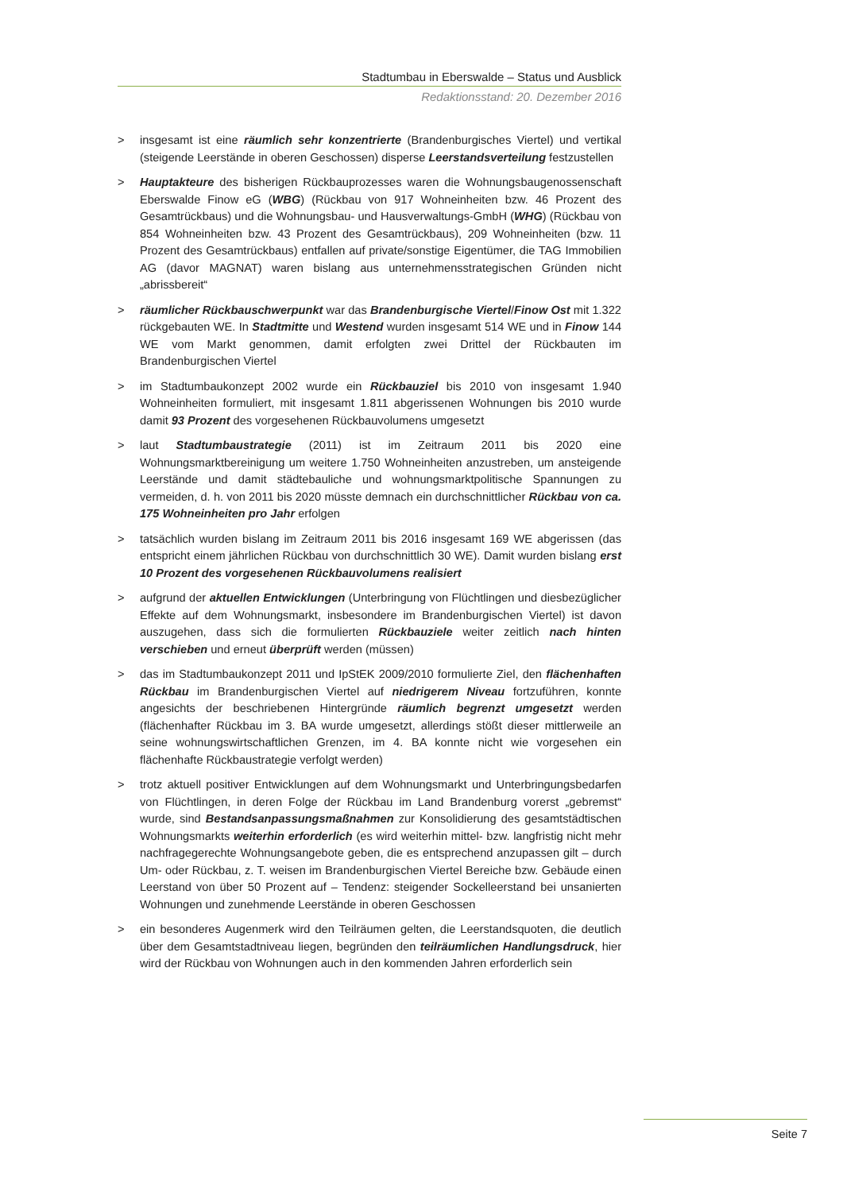Stadtumbau in Eberswalde – Status und Ausblick
Redaktionsstand: 20. Dezember 2016
> insgesamt ist eine räumlich sehr konzentrierte (Brandenburgisches Viertel) und vertikal (steigende Leerstände in oberen Geschossen) disperse Leerstandsverteilung festzustellen
> Hauptakteure des bisherigen Rückbauprozesses waren die Wohnungsbaugenossenschaft Eberswalde Finow eG (WBG) (Rückbau von 917 Wohneinheiten bzw. 46 Prozent des Gesamtrückbaus) und die Wohnungsbau- und Hausverwaltungs-GmbH (WHG) (Rückbau von 854 Wohneinheiten bzw. 43 Prozent des Gesamtrückbaus), 209 Wohneinheiten (bzw. 11 Prozent des Gesamtrückbaus) entfallen auf private/sonstige Eigentümer, die TAG Immobilien AG (davor MAGNAT) waren bislang aus unternehmensstrategischen Gründen nicht „abrissbereit“
> räumlicher Rückbauschwerpunkt war das Brandenburgische Viertel/Finow Ost mit 1.322 rückgebauten WE. In Stadtmitte und Westend wurden insgesamt 514 WE und in Finow 144 WE vom Markt genommen, damit erfolgten zwei Drittel der Rückbauten im Brandenburgischen Viertel
> im Stadtumbaukonzept 2002 wurde ein Rückbauziel bis 2010 von insgesamt 1.940 Wohneinheiten formuliert, mit insgesamt 1.811 abgerissenen Wohnungen bis 2010 wurde damit 93 Prozent des vorgesehenen Rückbauvolumens umgesetzt
> laut Stadtumbaustrategie (2011) ist im Zeitraum 2011 bis 2020 eine Wohnungsmarktbereinigung um weitere 1.750 Wohneinheiten anzustreben, um ansteigende Leerstände und damit städtebauliche und wohnungsmarktpolitische Spannungen zu vermeiden, d. h. von 2011 bis 2020 müsste demnach ein durchschnittlicher Rückbau von ca. 175 Wohneinheiten pro Jahr erfolgen
> tatsächlich wurden bislang im Zeitraum 2011 bis 2016 insgesamt 169 WE abgerissen (das entspricht einem jährlichen Rückbau von durchschnittlich 30 WE). Damit wurden bislang erst 10 Prozent des vorgesehenen Rückbauvolumens realisiert
> aufgrund der aktuellen Entwicklungen (Unterbringung von Flüchtlingen und diesbezüglicher Effekte auf dem Wohnungsmarkt, insbesondere im Brandenburgischen Viertel) ist davon auszugehen, dass sich die formulierten Rückbauziele weiter zeitlich nach hinten verschieben und erneut überprüft werden (müssen)
> das im Stadtumbaukonzept 2011 und IpStEK 2009/2010 formulierte Ziel, den flächenhaften Rückbau im Brandenburgischen Viertel auf niedrigerem Niveau fortzuführen, konnte angesichts der beschriebenen Hintergründe räumlich begrenzt umgesetzt werden (flächenhafter Rückbau im 3. BA wurde umgesetzt, allerdings stößt dieser mittlerweile an seine wohnungswirtschaftlichen Grenzen, im 4. BA konnte nicht wie vorgesehen ein flächenhafte Rückbaustrategie verfolgt werden)
> trotz aktuell positiver Entwicklungen auf dem Wohnungsmarkt und Unterbringungsbedarfen von Flüchtlingen, in deren Folge der Rückbau im Land Brandenburg vorerst „gebremst“ wurde, sind Bestandsanpassungsmaßnahmen zur Konsolidierung des gesamtstädtischen Wohnungsmarkts weiterhin erforderlich (es wird weiterhin mittel- bzw. langfristig nicht mehr nachfragegerechte Wohnungsangebote geben, die es entsprechend anzupassen gilt – durch Um- oder Rückbau, z. T. weisen im Brandenburgischen Viertel Bereiche bzw. Gebäude einen Leerstand von über 50 Prozent auf – Tendenz: steigender Sockelleerstand bei unsanierten Wohnungen und zunehmende Leerstände in oberen Geschossen
> ein besonderes Augenmerk wird den Teilräumen gelten, die Leerstandsquoten, die deutlich über dem Gesamtstadtniveau liegen, begründen den teilräumlichen Handlungsdruck, hier wird der Rückbau von Wohnungen auch in den kommenden Jahren erforderlich sein
Seite 7